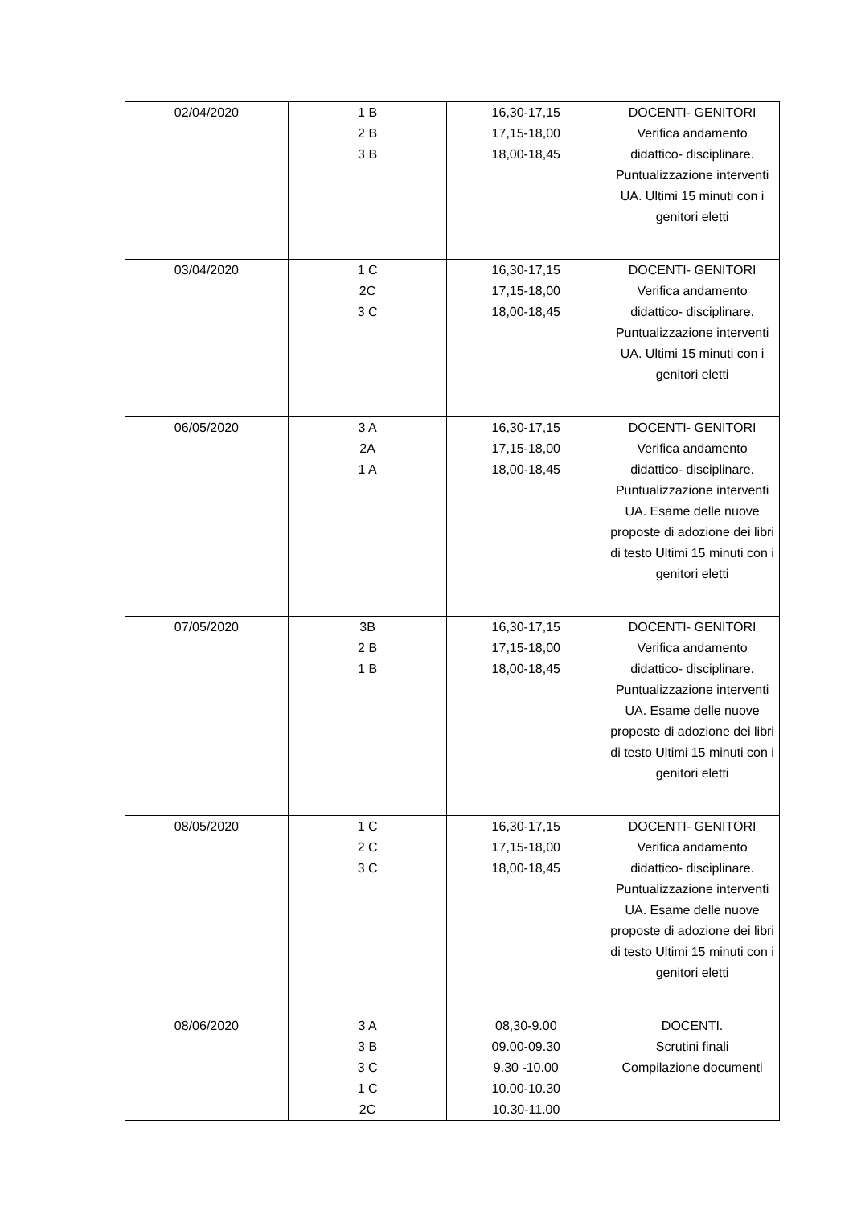| 02/04/2020 | 1 B 2 B 3 B | 16,30-17,15 17,15-18,00 18,00-18,45 | DOCENTI- GENITORI Verifica andamento didattico- disciplinare. Puntualizzazione interventi UA. Ultimi 15 minuti con i genitori eletti |
| 03/04/2020 | 1 C 2C 3 C | 16,30-17,15 17,15-18,00 18,00-18,45 | DOCENTI- GENITORI Verifica andamento didattico- disciplinare. Puntualizzazione interventi UA. Ultimi 15 minuti con i genitori eletti |
| 06/05/2020 | 3 A 2A 1 A | 16,30-17,15 17,15-18,00 18,00-18,45 | DOCENTI- GENITORI Verifica andamento didattico- disciplinare. Puntualizzazione interventi UA. Esame delle nuove proposte di adozione dei libri di testo Ultimi 15 minuti con i genitori eletti |
| 07/05/2020 | 3B 2 B 1 B | 16,30-17,15 17,15-18,00 18,00-18,45 | DOCENTI- GENITORI Verifica andamento didattico- disciplinare. Puntualizzazione interventi UA. Esame delle nuove proposte di adozione dei libri di testo Ultimi 15 minuti con i genitori eletti |
| 08/05/2020 | 1 C 2 C 3 C | 16,30-17,15 17,15-18,00 18,00-18,45 | DOCENTI- GENITORI Verifica andamento didattico- disciplinare. Puntualizzazione interventi UA. Esame delle nuove proposte di adozione dei libri di testo Ultimi 15 minuti con i genitori eletti |
| 08/06/2020 | 3 A 3 B 3 C 1 C 2C | 08,30-9.00 09.00-09.30 9.30 -10.00 10.00-10.30 10.30-11.00 | DOCENTI. Scrutini finali Compilazione documenti |